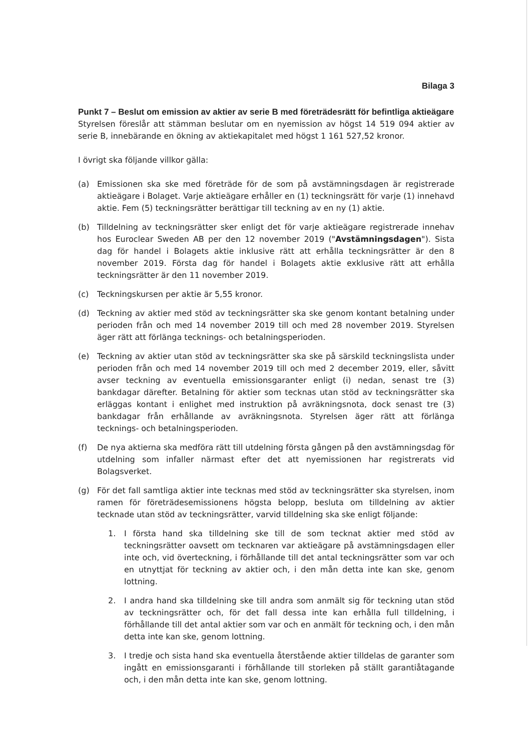Bilaga 3
Punkt 7 – Beslut om emission av aktier av serie B med företrädesrätt för befintliga aktieägare
Styrelsen föreslår att stämman beslutar om en nyemission av högst 14 519 094 aktier av serie B, innebärande en ökning av aktiekapitalet med högst 1 161 527,52 kronor.
I övrigt ska följande villkor gälla:
(a) Emissionen ska ske med företräde för de som på avstämningsdagen är registrerade aktieägare i Bolaget. Varje aktieägare erhåller en (1) teckningsrätt för varje (1) innehavd aktie. Fem (5) teckningsrätter berättigar till teckning av en ny (1) aktie.
(b) Tilldelning av teckningsrätter sker enligt det för varje aktieägare registrerade innehav hos Euroclear Sweden AB per den 12 november 2019 ("Avstämningsdagen"). Sista dag för handel i Bolagets aktie inklusive rätt att erhålla teckningsrätter är den 8 november 2019. Första dag för handel i Bolagets aktie exklusive rätt att erhålla teckningsrätter är den 11 november 2019.
(c) Teckningskursen per aktie är 5,55 kronor.
(d) Teckning av aktier med stöd av teckningsrätter ska ske genom kontant betalning under perioden från och med 14 november 2019 till och med 28 november 2019. Styrelsen äger rätt att förlänga tecknings- och betalningsperioden.
(e) Teckning av aktier utan stöd av teckningsrätter ska ske på särskild teckningslista under perioden från och med 14 november 2019 till och med 2 december 2019, eller, såvitt avser teckning av eventuella emissionsgaranter enligt (i) nedan, senast tre (3) bankdagar därefter. Betalning för aktier som tecknas utan stöd av teckningsrätter ska erläggas kontant i enlighet med instruktion på avräkningsnota, dock senast tre (3) bankdagar från erhållande av avräkningsnota. Styrelsen äger rätt att förlänga tecknings- och betalningsperioden.
(f) De nya aktierna ska medföra rätt till utdelning första gången på den avstämningsdag för utdelning som infaller närmast efter det att nyemissionen har registrerats vid Bolagsverket.
(g) För det fall samtliga aktier inte tecknas med stöd av teckningsrätter ska styrelsen, inom ramen för företrädesemissionens högsta belopp, besluta om tilldelning av aktier tecknade utan stöd av teckningsrätter, varvid tilldelning ska ske enligt följande:
1. I första hand ska tilldelning ske till de som tecknat aktier med stöd av teckningsrätter oavsett om tecknaren var aktieägare på avstämningsdagen eller inte och, vid överteckning, i förhållande till det antal teckningsrätter som var och en utnyttjat för teckning av aktier och, i den mån detta inte kan ske, genom lottning.
2. I andra hand ska tilldelning ske till andra som anmält sig för teckning utan stöd av teckningsrätter och, för det fall dessa inte kan erhålla full tilldelning, i förhållande till det antal aktier som var och en anmält för teckning och, i den mån detta inte kan ske, genom lottning.
3. I tredje och sista hand ska eventuella återstående aktier tilldelas de garanter som ingått en emissionsgaranti i förhållande till storleken på ställt garantiåtagande och, i den mån detta inte kan ske, genom lottning.